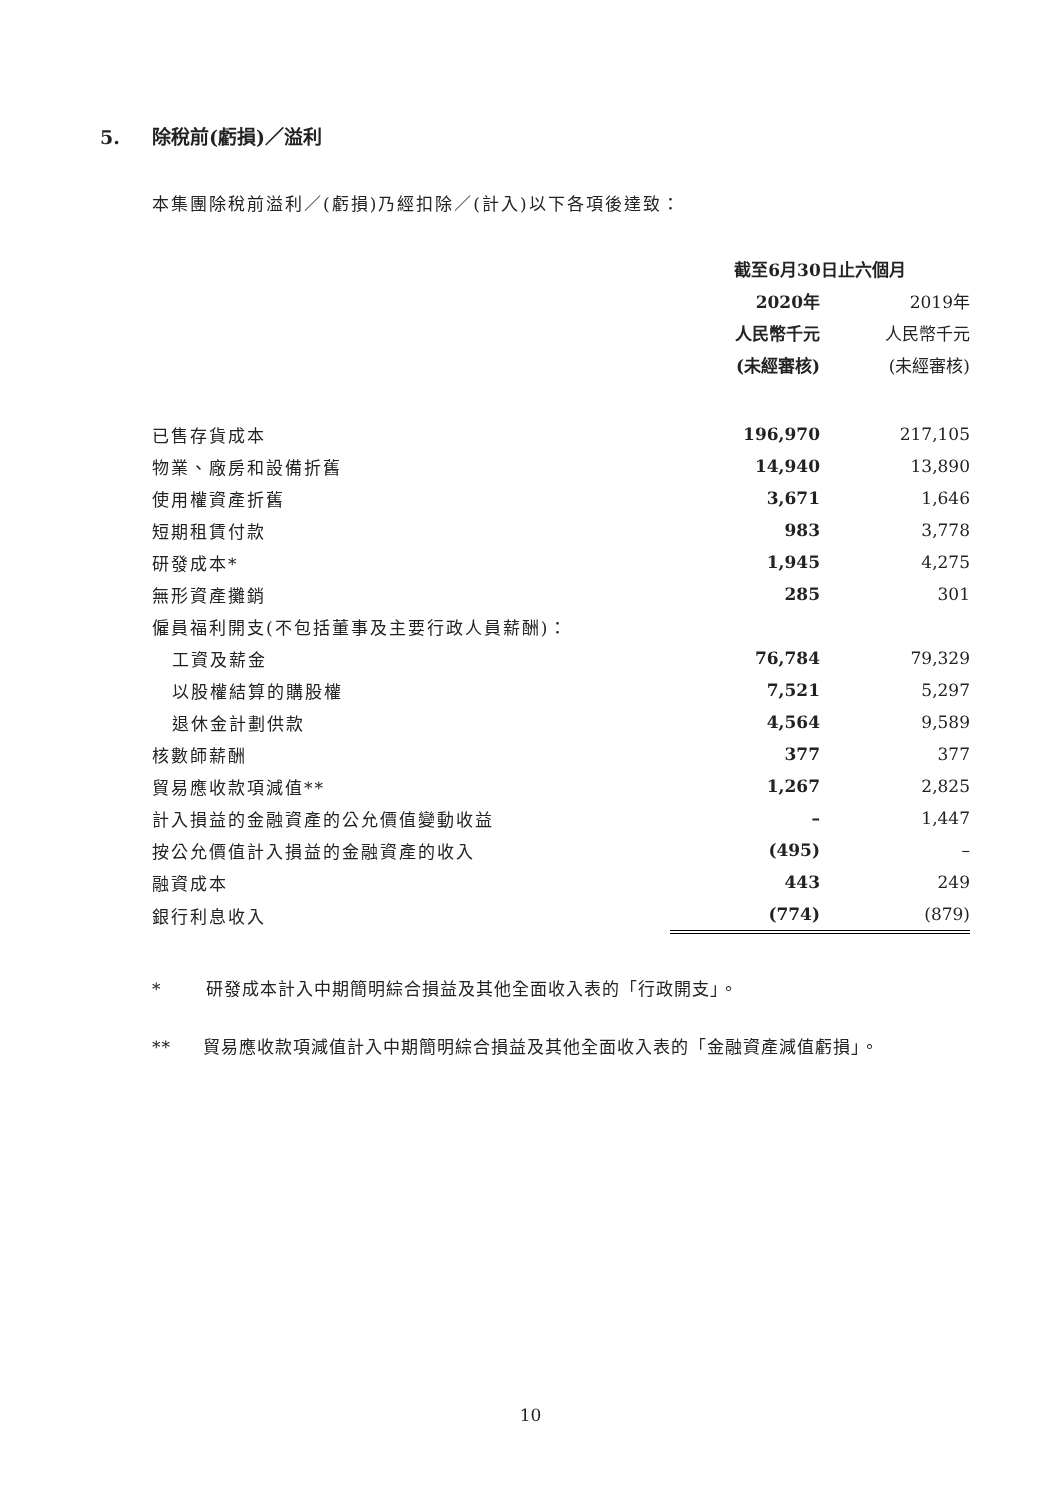5. 除稅前(虧損)／溢利
本集團除稅前溢利／(虧損)乃經扣除／(計入)以下各項後達致：
| | 截至6月30日止六個月 | |
| --- | --- | --- |
| | 2020年 | 2019年 |
| | 人民幣千元 | 人民幣千元 |
| | (未經審核) | (未經審核) |
| 已售存貨成本 | 196,970 | 217,105 |
| 物業、廠房和設備折舊 | 14,940 | 13,890 |
| 使用權資產折舊 | 3,671 | 1,646 |
| 短期租賃付款 | 983 | 3,778 |
| 研發成本* | 1,945 | 4,275 |
| 無形資產攤銷 | 285 | 301 |
| 僱員福利開支(不包括董事及主要行政人員薪酬)： | | |
| 工資及薪金 | 76,784 | 79,329 |
| 以股權結算的購股權 | 7,521 | 5,297 |
| 退休金計劃供款 | 4,564 | 9,589 |
| 核數師薪酬 | 377 | 377 |
| 貿易應收款項減值** | 1,267 | 2,825 |
| 計入損益的金融資產的公允價值變動收益 | – | 1,447 |
| 按公允價值計入損益的金融資產的收入 | (495) | – |
| 融資成本 | 443 | 249 |
| 銀行利息收入 | (774) | (879) |
* 研發成本計入中期簡明綜合損益及其他全面收入表的「行政開支」。
** 貿易應收款項減值計入中期簡明綜合損益及其他全面收入表的「金融資產減值虧損」。
10